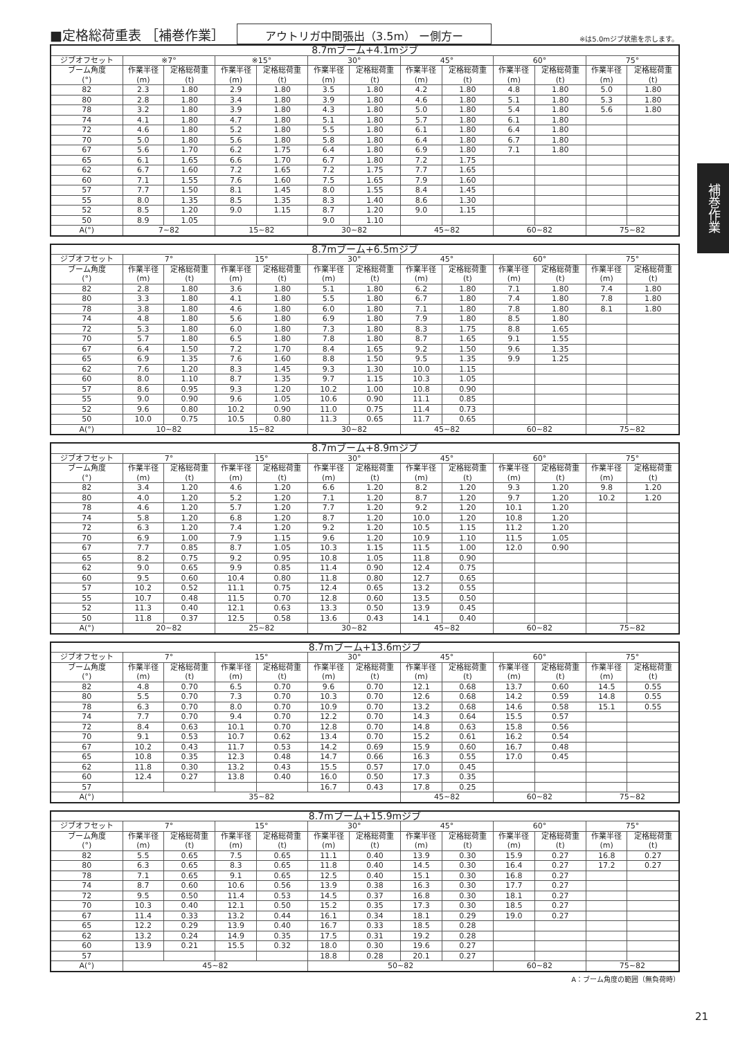■定格総荷重表 ［補巻作業］ アウトリガ中間張出（3.5m） ー側方ー ※は5.0mジブ状態を示します。
補巻作業
| 8.7mブーム+4.1mジブ | | | | | | | | | | | | |
| --- | --- | --- | --- | --- | --- | --- | --- | --- | --- | --- | --- | --- |
| ジブオフセット | ※7° | | ※15° | | 30° | | 45° | | 60° | | 75° | |
| ブーム角度 (°) | 作業半径 (m) | 定格総荷重 (t) | 作業半径 (m) | 定格総荷重 (t) | 作業半径 (m) | 定格総荷重 (t) | 作業半径 (m) | 定格総荷重 (t) | 作業半径 (m) | 定格総荷重 (t) | 作業半径 (m) | 定格総荷重 (t) |
| 82 | 2.3 | 1.80 | 2.9 | 1.80 | 3.5 | 1.80 | 4.2 | 1.80 | 4.8 | 1.80 | 5.0 | 1.80 |
| 80 | 2.8 | 1.80 | 3.4 | 1.80 | 3.9 | 1.80 | 4.6 | 1.80 | 5.1 | 1.80 | 5.3 | 1.80 |
| 78 | 3.2 | 1.80 | 3.9 | 1.80 | 4.3 | 1.80 | 5.0 | 1.80 | 5.4 | 1.80 | 5.6 | 1.80 |
| 74 | 4.1 | 1.80 | 4.7 | 1.80 | 5.1 | 1.80 | 5.7 | 1.80 | 6.1 | 1.80 | | |
| 72 | 4.6 | 1.80 | 5.2 | 1.80 | 5.5 | 1.80 | 6.1 | 1.80 | 6.4 | 1.80 | | |
| 70 | 5.0 | 1.80 | 5.6 | 1.80 | 5.8 | 1.80 | 6.4 | 1.80 | 6.7 | 1.80 | | |
| 67 | 5.6 | 1.70 | 6.2 | 1.75 | 6.4 | 1.80 | 6.9 | 1.80 | 7.1 | 1.80 | | |
| 65 | 6.1 | 1.65 | 6.6 | 1.70 | 6.7 | 1.80 | 7.2 | 1.75 | | | | |
| 62 | 6.7 | 1.60 | 7.2 | 1.65 | 7.2 | 1.75 | 7.7 | 1.65 | | | | |
| 60 | 7.1 | 1.55 | 7.6 | 1.60 | 7.5 | 1.65 | 7.9 | 1.60 | | | | |
| 57 | 7.7 | 1.50 | 8.1 | 1.45 | 8.0 | 1.55 | 8.4 | 1.45 | | | | |
| 55 | 8.0 | 1.35 | 8.5 | 1.35 | 8.3 | 1.40 | 8.6 | 1.30 | | | | |
| 52 | 8.5 | 1.20 | 9.0 | 1.15 | 8.7 | 1.20 | 9.0 | 1.15 | | | | |
| 50 | 8.9 | 1.05 | | | 9.0 | 1.10 | | | | | | |
| A(°) | 7~82 | | 15~82 | | 30~82 | | 45~82 | | 60~82 | | 75~82 | |
| 8.7mブーム+6.5mジブ | | | | | | | | | | | | |
| --- | --- | --- | --- | --- | --- | --- | --- | --- | --- | --- | --- | --- |
| ジブオフセット | 7° | | 15° | | 30° | | 45° | | 60° | | 75° | |
| ブーム角度 (°) | 作業半径 (m) | 定格総荷重 (t) | 作業半径 (m) | 定格総荷重 (t) | 作業半径 (m) | 定格総荷重 (t) | 作業半径 (m) | 定格総荷重 (t) | 作業半径 (m) | 定格総荷重 (t) | 作業半径 (m) | 定格総荷重 (t) |
| 82 | 2.8 | 1.80 | 3.6 | 1.80 | 5.1 | 1.80 | 6.2 | 1.80 | 7.1 | 1.80 | 7.4 | 1.80 |
| 80 | 3.3 | 1.80 | 4.1 | 1.80 | 5.5 | 1.80 | 6.7 | 1.80 | 7.4 | 1.80 | 7.8 | 1.80 |
| 78 | 3.8 | 1.80 | 4.6 | 1.80 | 6.0 | 1.80 | 7.1 | 1.80 | 7.8 | 1.80 | 8.1 | 1.80 |
| 74 | 4.8 | 1.80 | 5.6 | 1.80 | 6.9 | 1.80 | 7.9 | 1.80 | 8.5 | 1.80 | | |
| 72 | 5.3 | 1.80 | 6.0 | 1.80 | 7.3 | 1.80 | 8.3 | 1.75 | 8.8 | 1.65 | | |
| 70 | 5.7 | 1.80 | 6.5 | 1.80 | 7.8 | 1.80 | 8.7 | 1.65 | 9.1 | 1.55 | | |
| 67 | 6.4 | 1.50 | 7.2 | 1.70 | 8.4 | 1.65 | 9.2 | 1.50 | 9.6 | 1.35 | | |
| 65 | 6.9 | 1.35 | 7.6 | 1.60 | 8.8 | 1.50 | 9.5 | 1.35 | 9.9 | 1.25 | | |
| 62 | 7.6 | 1.20 | 8.3 | 1.45 | 9.3 | 1.30 | 10.0 | 1.15 | | | | |
| 60 | 8.0 | 1.10 | 8.7 | 1.35 | 9.7 | 1.15 | 10.3 | 1.05 | | | | |
| 57 | 8.6 | 0.95 | 9.3 | 1.20 | 10.2 | 1.00 | 10.8 | 0.90 | | | | |
| 55 | 9.0 | 0.90 | 9.6 | 1.05 | 10.6 | 0.90 | 11.1 | 0.85 | | | | |
| 52 | 9.6 | 0.80 | 10.2 | 0.90 | 11.0 | 0.75 | 11.4 | 0.73 | | | | |
| 50 | 10.0 | 0.75 | 10.5 | 0.80 | 11.3 | 0.65 | 11.7 | 0.65 | | | | |
| A(°) | 10~82 | | 15~82 | | 30~82 | | 45~82 | | 60~82 | | 75~82 | |
| 8.7mブーム+8.9mジブ | | | | | | | | | | | | |
| --- | --- | --- | --- | --- | --- | --- | --- | --- | --- | --- | --- | --- |
| ジブオフセット | 7° | | 15° | | 30° | | 45° | | 60° | | 75° | |
| ブーム角度 (°) | 作業半径 (m) | 定格総荷重 (t) | 作業半径 (m) | 定格総荷重 (t) | 作業半径 (m) | 定格総荷重 (t) | 作業半径 (m) | 定格総荷重 (t) | 作業半径 (m) | 定格総荷重 (t) | 作業半径 (m) | 定格総荷重 (t) |
| 82 | 3.4 | 1.20 | 4.6 | 1.20 | 6.6 | 1.20 | 8.2 | 1.20 | 9.3 | 1.20 | 9.8 | 1.20 |
| 80 | 4.0 | 1.20 | 5.2 | 1.20 | 7.1 | 1.20 | 8.7 | 1.20 | 9.7 | 1.20 | 10.2 | 1.20 |
| 78 | 4.6 | 1.20 | 5.7 | 1.20 | 7.7 | 1.20 | 9.2 | 1.20 | 10.1 | 1.20 | | |
| 74 | 5.8 | 1.20 | 6.8 | 1.20 | 8.7 | 1.20 | 10.0 | 1.20 | 10.8 | 1.20 | | |
| 72 | 6.3 | 1.20 | 7.4 | 1.20 | 9.2 | 1.20 | 10.5 | 1.15 | 11.2 | 1.20 | | |
| 70 | 6.9 | 1.00 | 7.9 | 1.15 | 9.6 | 1.20 | 10.9 | 1.10 | 11.5 | 1.05 | | |
| 67 | 7.7 | 0.85 | 8.7 | 1.05 | 10.3 | 1.15 | 11.5 | 1.00 | 12.0 | 0.90 | | |
| 65 | 8.2 | 0.75 | 9.2 | 0.95 | 10.8 | 1.05 | 11.8 | 0.90 | | | | |
| 62 | 9.0 | 0.65 | 9.9 | 0.85 | 11.4 | 0.90 | 12.4 | 0.75 | | | | |
| 60 | 9.5 | 0.60 | 10.4 | 0.80 | 11.8 | 0.80 | 12.7 | 0.65 | | | | |
| 57 | 10.2 | 0.52 | 11.1 | 0.75 | 12.4 | 0.65 | 13.2 | 0.55 | | | | |
| 55 | 10.7 | 0.48 | 11.5 | 0.70 | 12.8 | 0.60 | 13.5 | 0.50 | | | | |
| 52 | 11.3 | 0.40 | 12.1 | 0.63 | 13.3 | 0.50 | 13.9 | 0.45 | | | | |
| 50 | 11.8 | 0.37 | 12.5 | 0.58 | 13.6 | 0.43 | 14.1 | 0.40 | | | | |
| A(°) | 20~82 | | 25~82 | | 30~82 | | 45~82 | | 60~82 | | 75~82 | |
| 8.7mブーム+13.6mジブ | | | | | | | | | | | | |
| --- | --- | --- | --- | --- | --- | --- | --- | --- | --- | --- | --- | --- |
| ジブオフセット | 7° | | 15° | | 30° | | 45° | | 60° | | 75° | |
| ブーム角度 (°) | 作業半径 (m) | 定格総荷重 (t) | 作業半径 (m) | 定格総荷重 (t) | 作業半径 (m) | 定格総荷重 (t) | 作業半径 (m) | 定格総荷重 (t) | 作業半径 (m) | 定格総荷重 (t) | 作業半径 (m) | 定格総荷重 (t) |
| 82 | 4.8 | 0.70 | 6.5 | 0.70 | 9.6 | 0.70 | 12.1 | 0.68 | 13.7 | 0.60 | 14.5 | 0.55 |
| 80 | 5.5 | 0.70 | 7.3 | 0.70 | 10.3 | 0.70 | 12.6 | 0.68 | 14.2 | 0.59 | 14.8 | 0.55 |
| 78 | 6.3 | 0.70 | 8.0 | 0.70 | 10.9 | 0.70 | 13.2 | 0.68 | 14.6 | 0.58 | 15.1 | 0.55 |
| 74 | 7.7 | 0.70 | 9.4 | 0.70 | 12.2 | 0.70 | 14.3 | 0.64 | 15.5 | 0.57 | | |
| 72 | 8.4 | 0.63 | 10.1 | 0.70 | 12.8 | 0.70 | 14.8 | 0.63 | 15.8 | 0.56 | | |
| 70 | 9.1 | 0.53 | 10.7 | 0.62 | 13.4 | 0.70 | 15.2 | 0.61 | 16.2 | 0.54 | | |
| 67 | 10.2 | 0.43 | 11.7 | 0.53 | 14.2 | 0.69 | 15.9 | 0.60 | 16.7 | 0.48 | | |
| 65 | 10.8 | 0.35 | 12.3 | 0.48 | 14.7 | 0.66 | 16.3 | 0.55 | 17.0 | 0.45 | | |
| 62 | 11.8 | 0.30 | 13.2 | 0.43 | 15.5 | 0.57 | 17.0 | 0.45 | | | | |
| 60 | 12.4 | 0.27 | 13.8 | 0.40 | 16.0 | 0.50 | 17.3 | 0.35 | | | | |
| 57 | | | | | 16.7 | 0.43 | 17.8 | 0.25 | | | | |
| A(°) | 35~82 | | | | | | 45~82 | | 60~82 | | 75~82 | |
| 8.7mブーム+15.9mジブ | | | | | | | | | | | | |
| --- | --- | --- | --- | --- | --- | --- | --- | --- | --- | --- | --- | --- |
| ジブオフセット | 7° | | 15° | | 30° | | 45° | | 60° | | 75° | |
| ブーム角度 (°) | 作業半径 (m) | 定格総荷重 (t) | 作業半径 (m) | 定格総荷重 (t) | 作業半径 (m) | 定格総荷重 (t) | 作業半径 (m) | 定格総荷重 (t) | 作業半径 (m) | 定格総荷重 (t) | 作業半径 (m) | 定格総荷重 (t) |
| 82 | 5.5 | 0.65 | 7.5 | 0.65 | 11.1 | 0.40 | 13.9 | 0.30 | 15.9 | 0.27 | 16.8 | 0.27 |
| 80 | 6.3 | 0.65 | 8.3 | 0.65 | 11.8 | 0.40 | 14.5 | 0.30 | 16.4 | 0.27 | 17.2 | 0.27 |
| 78 | 7.1 | 0.65 | 9.1 | 0.65 | 12.5 | 0.40 | 15.1 | 0.30 | 16.8 | 0.27 | | |
| 74 | 8.7 | 0.60 | 10.6 | 0.56 | 13.9 | 0.38 | 16.3 | 0.30 | 17.7 | 0.27 | | |
| 72 | 9.5 | 0.50 | 11.4 | 0.53 | 14.5 | 0.37 | 16.8 | 0.30 | 18.1 | 0.27 | | |
| 70 | 10.3 | 0.40 | 12.1 | 0.50 | 15.2 | 0.35 | 17.3 | 0.30 | 18.5 | 0.27 | | |
| 67 | 11.4 | 0.33 | 13.2 | 0.44 | 16.1 | 0.34 | 18.1 | 0.29 | 19.0 | 0.27 | | |
| 65 | 12.2 | 0.29 | 13.9 | 0.40 | 16.7 | 0.33 | 18.5 | 0.28 | | | | |
| 62 | 13.2 | 0.24 | 14.9 | 0.35 | 17.5 | 0.31 | 19.2 | 0.28 | | | | |
| 60 | 13.9 | 0.21 | 15.5 | 0.32 | 18.0 | 0.30 | 19.6 | 0.27 | | | | |
| 57 | | | | | 18.8 | 0.28 | 20.1 | 0.27 | | | | |
| A(°) | 45~82 | | | | 50~82 | | | | 60~82 | | 75~82 | |
A：ブーム角度の範囲（無負荷時）
21